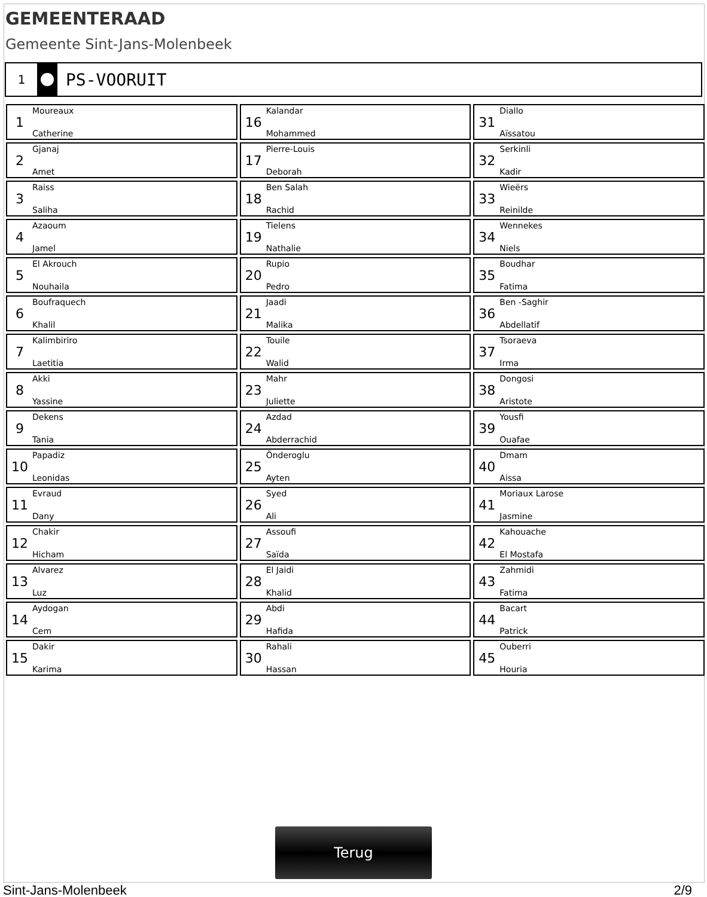GEMEENTERAAD
Gemeente Sint-Jans-Molenbeek
1
PS-VOORUIT
| 1 Moureaux Catherine | 16 Kalandar Mohammed | 31 Diallo Aïssatou |
| 2 Gjanaj Amet | 17 Pierre-Louis Deborah | 32 Serkinli Kadir |
| 3 Raiss Saliha | 18 Ben Salah Rachid | 33 Wieërs Reinilde |
| 4 Azaoum Jamel | 19 Tielens Nathalie | 34 Wennekes Niels |
| 5 El Akrouch Nouhaila | 20 Rupio Pedro | 35 Boudhar Fatima |
| 6 Boufraquech Khalil | 21 Jaadi Malika | 36 Ben -Saghir Abdellatif |
| 7 Kalimbiriro Laetitia | 22 Touile Walid | 37 Tsoraeva Irma |
| 8 Akki Yassine | 23 Mahr Juliette | 38 Dongosi Aristote |
| 9 Dekens Tania | 24 Azdad Abderrachid | 39 Yousfi Ouafae |
| 10 Papadiz Leonidas | 25 Önderoglu Ayten | 40 Dmam Aissa |
| 11 Evraud Dany | 26 Syed Ali | 41 Moriaux Larose Jasmine |
| 12 Chakir Hicham | 27 Assoufi Saïda | 42 Kahouache El Mostafa |
| 13 Alvarez Luz | 28 El Jaidi Khalid | 43 Zahmidi Fatima |
| 14 Aydogan Cem | 29 Abdi Hafida | 44 Bacart Patrick |
| 15 Dakir Karima | 30 Rahali Hassan | 45 Ouberri Houria |
Terug
Sint-Jans-Molenbeek 2/9